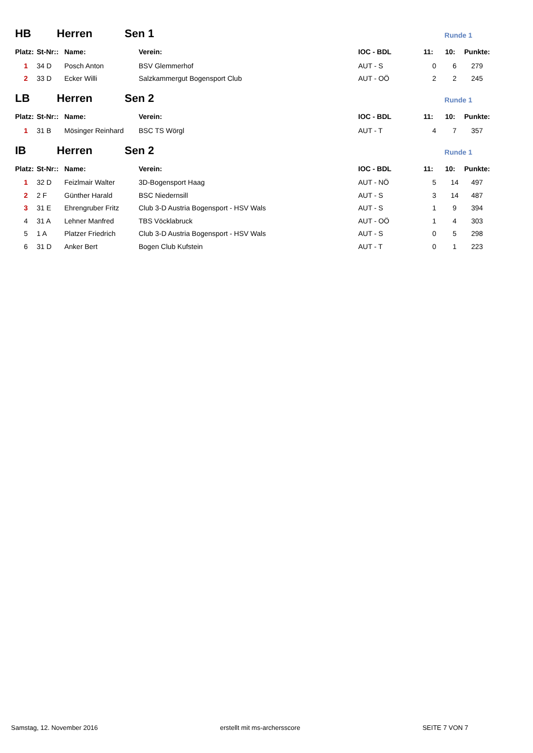HB Herren Sen 1
Runde 1
| Platz: | St-Nr:: | Name: | Verein: | IOC - BDL | 11: | 10: | Punkte: |
| --- | --- | --- | --- | --- | --- | --- | --- |
| 1 | 34 D | Posch Anton | BSV Glemmerhof | AUT - S | 0 | 6 | 279 |
| 2 | 33 D | Ecker Willi | Salzkammergut Bogensport Club | AUT - OÖ | 2 | 2 | 245 |
LB Herren Sen 2
Runde 1
| Platz: | St-Nr:: | Name: | Verein: | IOC - BDL | 11: | 10: | Punkte: |
| --- | --- | --- | --- | --- | --- | --- | --- |
| 1 | 31 B | Mösinger Reinhard | BSC TS Wörgl | AUT - T | 4 | 7 | 357 |
IB Herren Sen 2
Runde 1
| Platz: | St-Nr:: | Name: | Verein: | IOC - BDL | 11: | 10: | Punkte: |
| --- | --- | --- | --- | --- | --- | --- | --- |
| 1 | 32 D | Feizlmair Walter | 3D-Bogensport Haag | AUT - NÖ | 5 | 14 | 497 |
| 2 | 2 F | Günther Harald | BSC Niedernsill | AUT - S | 3 | 14 | 487 |
| 3 | 31 E | Ehrengruber Fritz | Club 3-D Austria Bogensport - HSV Wals | AUT - S | 1 | 9 | 394 |
| 4 | 31 A | Lehner Manfred | TBS Vöcklabruck | AUT - OÖ | 1 | 4 | 303 |
| 5 | 1 A | Platzer Friedrich | Club 3-D Austria Bogensport - HSV Wals | AUT - S | 0 | 5 | 298 |
| 6 | 31 D | Anker Bert | Bogen Club Kufstein | AUT - T | 0 | 1 | 223 |
Samstag, 12. November 2016 erstellt mit ms-archersscore SEITE 7 VON 7